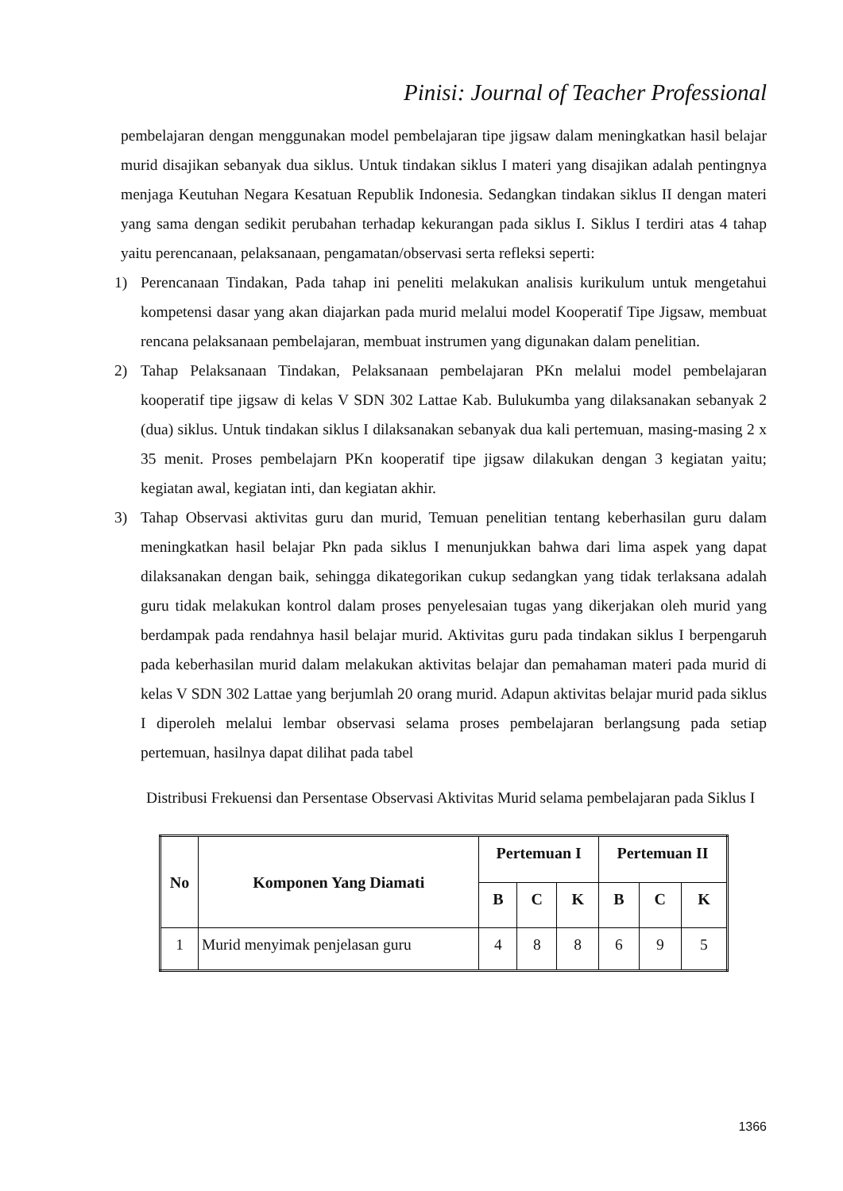Pinisi: Journal of Teacher Professional
pembelajaran dengan menggunakan model pembelajaran tipe jigsaw dalam meningkatkan hasil belajar murid disajikan sebanyak dua siklus. Untuk tindakan siklus I materi yang disajikan adalah pentingnya menjaga Keutuhan Negara Kesatuan Republik Indonesia. Sedangkan tindakan siklus II dengan materi yang sama dengan sedikit perubahan terhadap kekurangan pada siklus I. Siklus I terdiri atas 4 tahap yaitu perencanaan, pelaksanaan, pengamatan/observasi serta refleksi seperti:
1) Perencanaan Tindakan, Pada tahap ini peneliti melakukan analisis kurikulum untuk mengetahui kompetensi dasar yang akan diajarkan pada murid melalui model Kooperatif Tipe Jigsaw, membuat rencana pelaksanaan pembelajaran, membuat instrumen yang digunakan dalam penelitian.
2) Tahap Pelaksanaan Tindakan, Pelaksanaan pembelajaran PKn melalui model pembelajaran kooperatif tipe jigsaw di kelas V SDN 302 Lattae Kab. Bulukumba yang dilaksanakan sebanyak 2 (dua) siklus. Untuk tindakan siklus I dilaksanakan sebanyak dua kali pertemuan, masing-masing 2 x 35 menit. Proses pembelajarn PKn kooperatif tipe jigsaw dilakukan dengan 3 kegiatan yaitu; kegiatan awal, kegiatan inti, dan kegiatan akhir.
3) Tahap Observasi aktivitas guru dan murid, Temuan penelitian tentang keberhasilan guru dalam meningkatkan hasil belajar Pkn pada siklus I menunjukkan bahwa dari lima aspek yang dapat dilaksanakan dengan baik, sehingga dikategorikan cukup sedangkan yang tidak terlaksana adalah guru tidak melakukan kontrol dalam proses penyelesaian tugas yang dikerjakan oleh murid yang berdampak pada rendahnya hasil belajar murid. Aktivitas guru pada tindakan siklus I berpengaruh pada keberhasilan murid dalam melakukan aktivitas belajar dan pemahaman materi pada murid di kelas V SDN 302 Lattae yang berjumlah 20 orang murid. Adapun aktivitas belajar murid pada siklus I diperoleh melalui lembar observasi selama proses pembelajaran berlangsung pada setiap pertemuan, hasilnya dapat dilihat pada tabel
Distribusi Frekuensi dan Persentase Observasi Aktivitas Murid selama pembelajaran pada Siklus I
| No | Komponen Yang Diamati | Pertemuan I | | | Pertemuan II | | |
| --- | --- | --- | --- | --- | --- | --- | --- |
| | | B | C | K | B | C | K |
| 1 | Murid menyimak penjelasan guru | 4 | 8 | 8 | 6 | 9 | 5 |
1366